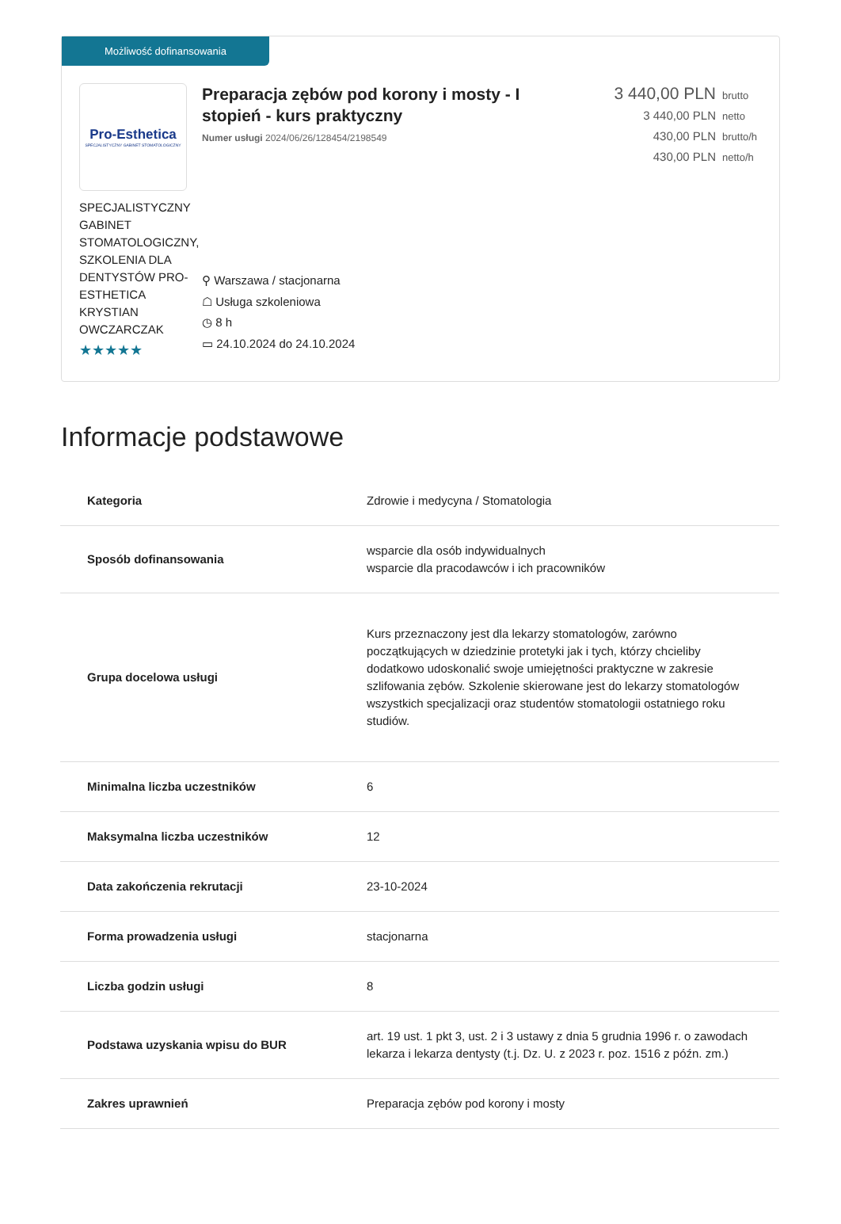Możliwość dofinansowania
Pro-Esthetica
SPECJALISTYCZNY GABINET STOMATOLOGICZNY
SPECJALISTYCZNY GABINET STOMATOLOGICZNY, SZKOLENIA DLA DENTYSTÓW PRO-ESTHETICA KRYSTIAN OWCZARCZAK
★★★★★
Preparacja zębów pod korony i mosty - I stopień - kurs praktyczny
Numer usługi 2024/06/26/128454/2198549
⚲ Warszawa / stacjonarna
☖ Usługa szkoleniowa
◷ 8 h
▭ 24.10.2024 do 24.10.2024
3 440,00 PLN brutto
3 440,00 PLN netto
430,00 PLN brutto/h
430,00 PLN netto/h
Informacje podstawowe
| Kategoria | Zdrowie i medycyna / Stomatologia |
| Sposób dofinansowania | wsparcie dla osób indywidualnych wsparcie dla pracodawców i ich pracowników |
| Grupa docelowa usługi | Kurs przeznaczony jest dla lekarzy stomatologów, zarówno początkujących w dziedzinie protetyki jak i tych, którzy chcieliby dodatkowo udoskonalić swoje umiejętności praktyczne w zakresie szlifowania zębów. Szkolenie skierowane jest do lekarzy stomatologów wszystkich specjalizacji oraz studentów stomatologii ostatniego roku studiów. |
| Minimalna liczba uczestników | 6 |
| Maksymalna liczba uczestników | 12 |
| Data zakończenia rekrutacji | 23-10-2024 |
| Forma prowadzenia usługi | stacjonarna |
| Liczba godzin usługi | 8 |
| Podstawa uzyskania wpisu do BUR | art. 19 ust. 1 pkt 3, ust. 2 i 3 ustawy z dnia 5 grudnia 1996 r. o zawodach lekarza i lekarza dentysty (t.j. Dz. U. z 2023 r. poz. 1516 z późn. zm.) |
| Zakres uprawnień | Preparacja zębów pod korony i mosty |